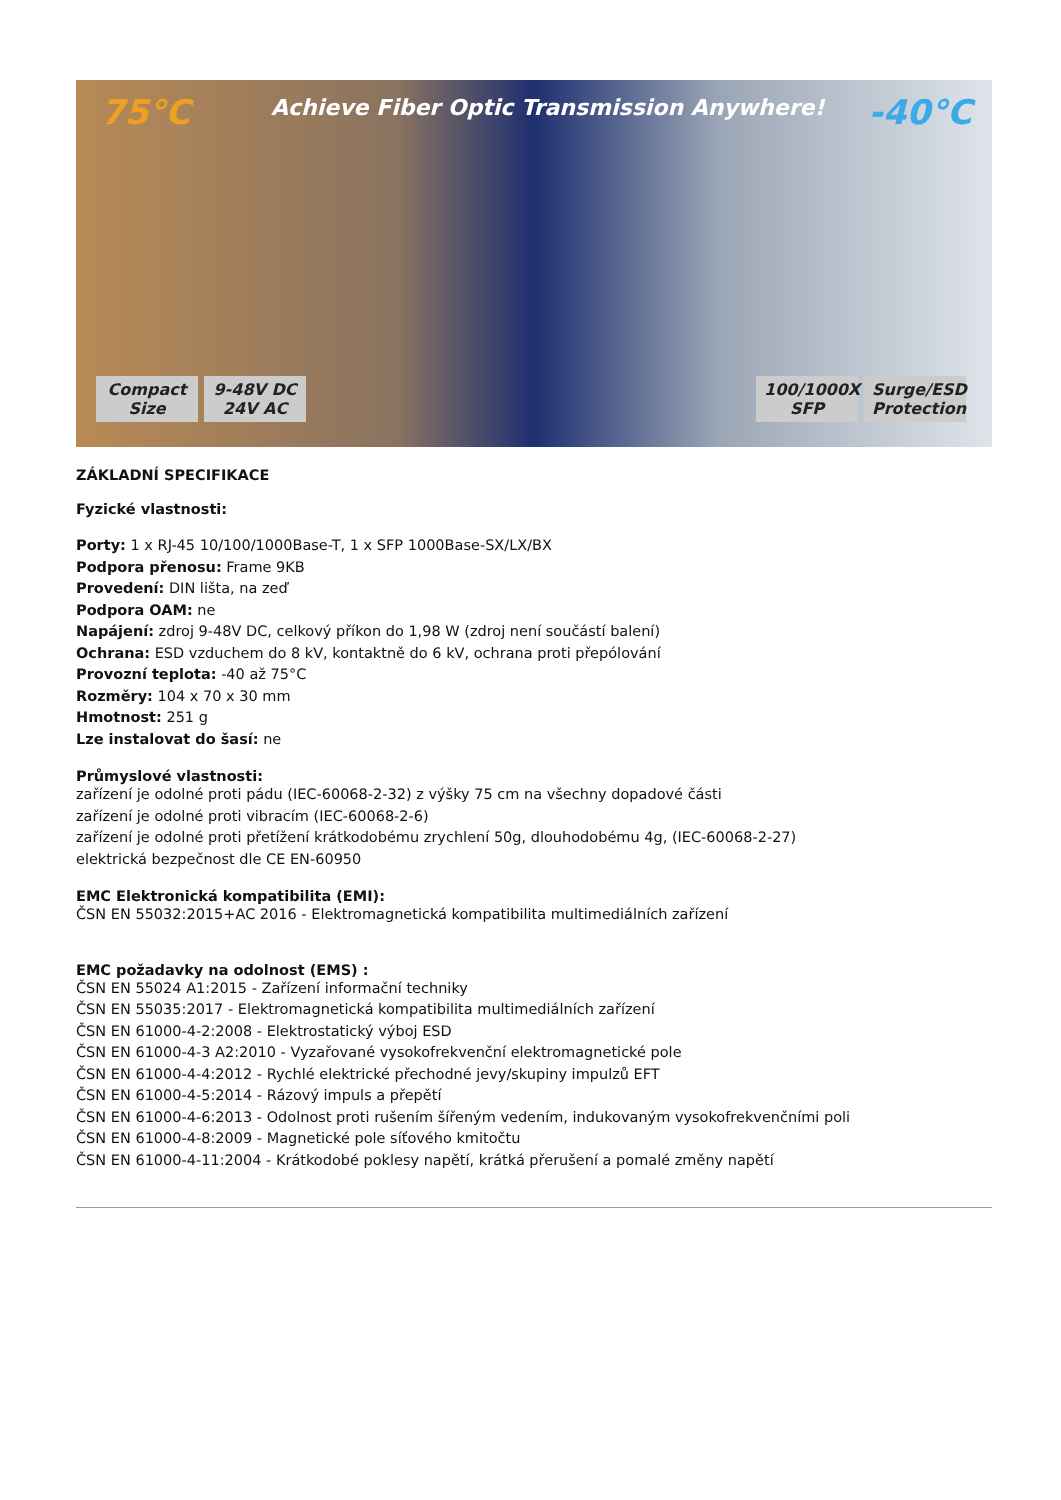75°C
Achieve Fiber Optic Transmission Anywhere!
-40°C
Compact Size 9-48V DC 24V AC 100/1000X SFP Surge/ESD Protection
ZÁKLADNÍ SPECIFIKACE
Fyzické vlastnosti:
Porty: 1 x RJ-45 10/100/1000Base-T, 1 x SFP 1000Base-SX/LX/BX
Podpora přenosu: Frame 9KB
Provedení: DIN lišta, na zeď
Podpora OAM: ne
Napájení: zdroj 9-48V DC, celkový příkon do 1,98 W (zdroj není součástí balení)
Ochrana: ESD vzduchem do 8 kV, kontaktně do 6 kV, ochrana proti přepólování
Provozní teplota: -40 až 75°C
Rozměry: 104 x 70 x 30 mm
Hmotnost: 251 g
Lze instalovat do šasí: ne
Průmyslové vlastnosti:
zařízení je odolné proti pádu (IEC-60068-2-32) z výšky 75 cm na všechny dopadové části
zařízení je odolné proti vibracím (IEC-60068-2-6)
zařízení je odolné proti přetížení krátkodobému zrychlení 50g, dlouhodobému 4g, (IEC-60068-2-27)
elektrická bezpečnost dle CE EN-60950
EMC Elektronická kompatibilita (EMI):
ČSN EN 55032:2015+AC 2016 - Elektromagnetická kompatibilita multimediálních zařízení
EMC požadavky na odolnost (EMS) :
ČSN EN 55024 A1:2015 - Zařízení informační techniky
ČSN EN 55035:2017 - Elektromagnetická kompatibilita multimediálních zařízení
ČSN EN 61000-4-2:2008 - Elektrostatický výboj ESD
ČSN EN 61000-4-3 A2:2010 - Vyzařované vysokofrekvenční elektromagnetické pole
ČSN EN 61000-4-4:2012 - Rychlé elektrické přechodné jevy/skupiny impulzů EFT
ČSN EN 61000-4-5:2014 - Rázový impuls a přepětí
ČSN EN 61000-4-6:2013 - Odolnost proti rušením šířeným vedením, indukovaným vysokofrekvenčními poli
ČSN EN 61000-4-8:2009 - Magnetické pole síťového kmitočtu
ČSN EN 61000-4-11:2004 - Krátkodobé poklesy napětí, krátká přerušení a pomalé změny napětí